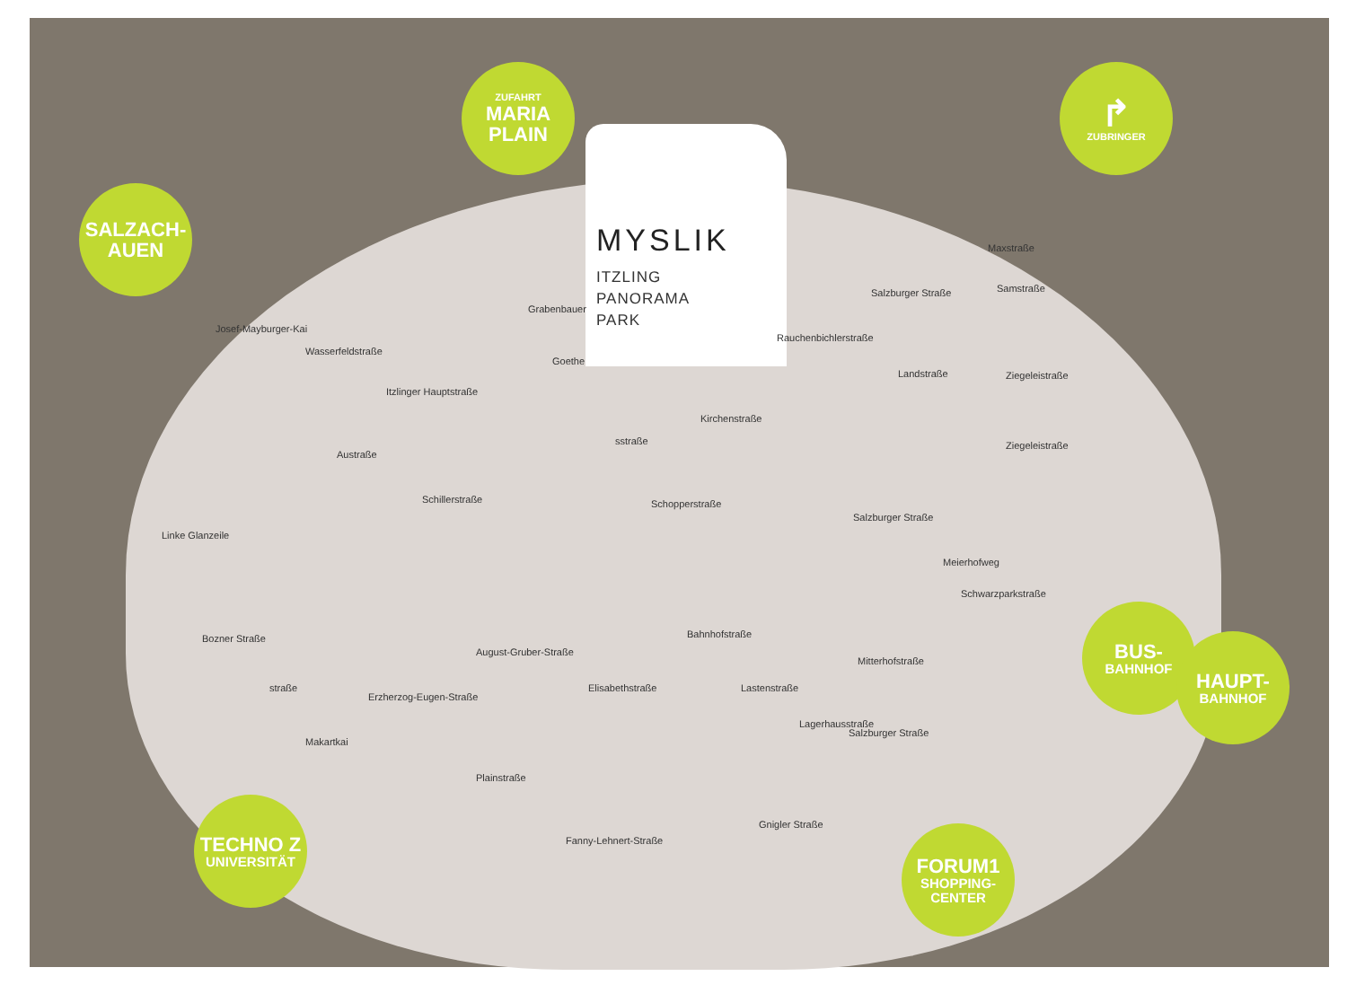SALZACH-
AUEN
ZUFAHRT
MARIA
PLAIN
MYSLIK
ITZLING
PANORAMA
PARK
↱
ZUBRINGER
BUS-
BAHNHOF
HAUPT-
BAHNHOF
TECHNO Z
UNIVERSITÄT
FORUM1
SHOPPING-
CENTER
Grabenbauer
Goethe
Itzlinger Hauptstraße
Austraße
Wasserfeldstraße
Josef-Mayburger-Kai
Linke Glanzeile
Schillerstraße
Bozner Straße
straße
Erzherzog-Eugen-Straße
August-Gruber-Straße
Elisabethstraße
Makartkai
Plainstraße
Fanny-Lehnert-Straße
sstraße
Kirchenstraße
Schopperstraße
Bahnhofstraße
Rauchenbichlerstraße
Salzburger Straße
Landstraße
Maxstraße
Samstraße
Ziegeleistraße
Ziegeleistraße
Salzburger Straße
Meierhofweg
Schwarzparkstraße
Mitterhofstraße
Lastenstraße
Lagerhausstraße
Salzburger Straße
Gnigler Straße